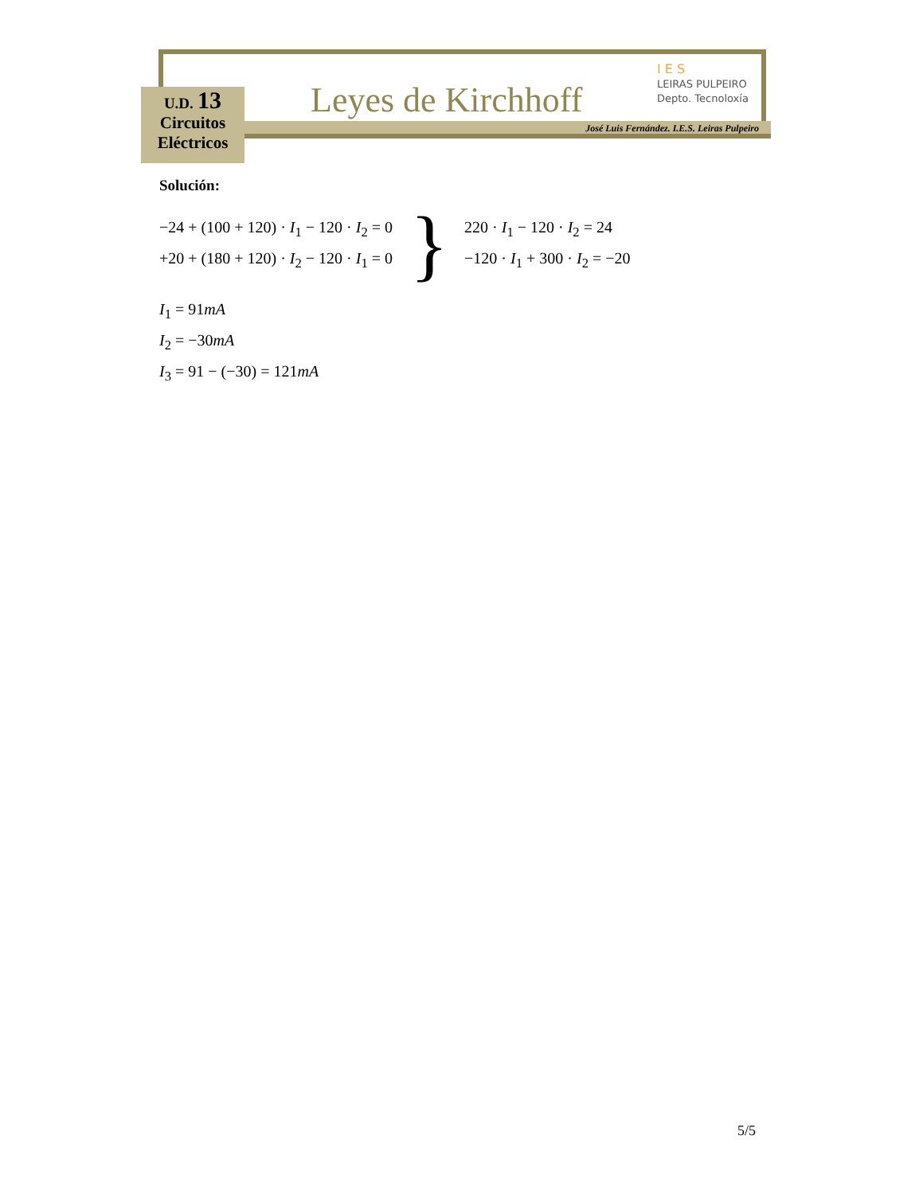Leyes de Kirchhoff
I E S
LEIRAS PULPEIRO
Depto. Tecnoloxía
José Luis Fernández. I.E.S. Leiras Pulpeiro
U.D. 13
Circuitos
Eléctricos
Solución:
−24 + (100 + 120) · I<sub>1</sub> − 120 · I<sub>2</sub> = 0
+20 + (180 + 120) · I<sub>2</sub> − 120 · I<sub>1</sub> = 0
}
220 · I<sub>1</sub> − 120 · I<sub>2</sub> = 24
−120 · I<sub>1</sub> + 300 · I<sub>2</sub> = −20
I<sub>1</sub> = 91mA
I<sub>2</sub> = −30mA
I<sub>3</sub> = 91 − (−30) = 121mA
5/5